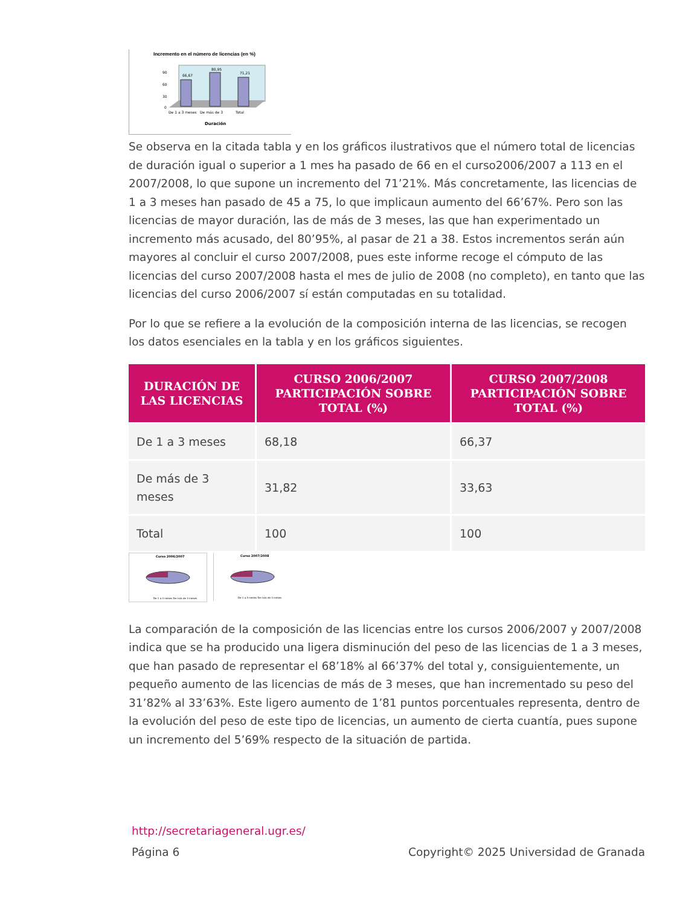Incremento en el número de licencias (en %)
66,67
80,95
71,21
90
60
30
0
De 1 a 3 meses
De más de 3
Total
Duración
Se observa en la citada tabla y en los gráficos ilustrativos que el número total de licencias de duración igual o superior a 1 mes ha pasado de 66 en el curso2006/2007 a 113 en el 2007/2008, lo que supone un incremento del 71’21%. Más concretamente, las licencias de 1 a 3 meses han pasado de 45 a 75, lo que implicaun aumento del 66’67%. Pero son las licencias de mayor duración, las de más de 3 meses, las que han experimentado un incremento más acusado, del 80’95%, al pasar de 21 a 38. Estos incrementos serán aún mayores al concluir el curso 2007/2008, pues este informe recoge el cómputo de las licencias del curso 2007/2008 hasta el mes de julio de 2008 (no completo), en tanto que las licencias del curso 2006/2007 sí están computadas en su totalidad.
Por lo que se refiere a la evolución de la composición interna de las licencias, se recogen los datos esenciales en la tabla y en los gráficos siguientes.
| DURACIÓN DE LAS LICENCIAS | CURSO 2006/2007 PARTICIPACIÓN SOBRE TOTAL (%) | CURSO 2007/2008 PARTICIPACIÓN SOBRE TOTAL (%) |
| --- | --- | --- |
| De 1 a 3 meses | 68,18 | 66,37 |
| De más de 3 meses | 31,82 | 33,63 |
| Total | 100 | 100 |
Curso 2006/2007
De 1 a 3 meses De más de 3 meses
Curso 2007/2008
De 1 a 3 meses De más de 3 meses
La comparación de la composición de las licencias entre los cursos 2006/2007 y 2007/2008 indica que se ha producido una ligera disminución del peso de las licencias de 1 a 3 meses, que han pasado de representar el 68’18% al 66’37% del total y, consiguientemente, un pequeño aumento de las licencias de más de 3 meses, que han incrementado su peso del 31’82% al 33’63%. Este ligero aumento de 1’81 puntos porcentuales representa, dentro de la evolución del peso de este tipo de licencias, un aumento de cierta cuantía, pues supone un incremento del 5’69% respecto de la situación de partida.
http://secretariageneral.ugr.es/
Página 6 Copyright© 2025 Universidad de Granada